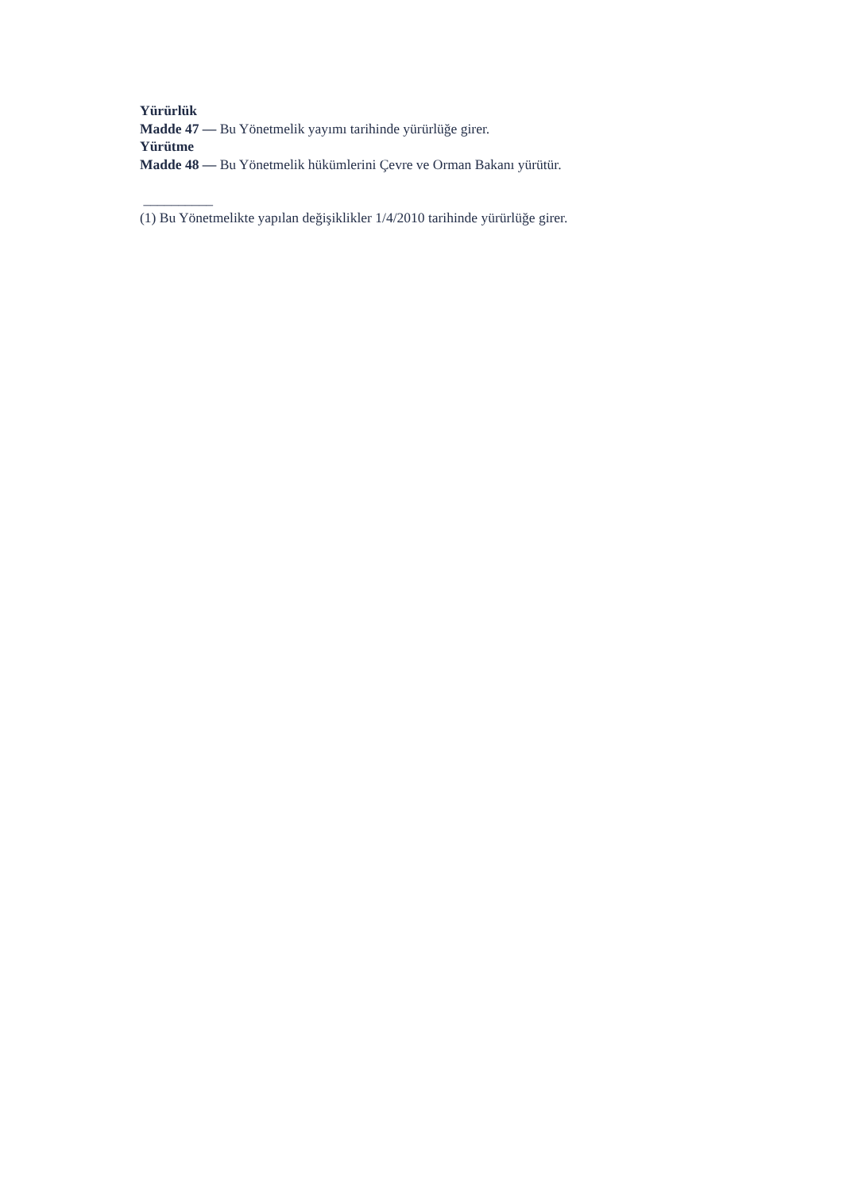Yürürlük
Madde 47 — Bu Yönetmelik yayımı tarihinde yürürlüğe girer.
Yürütme
Madde 48 — Bu Yönetmelik hükümlerini Çevre ve Orman Bakanı yürütür.
__________
(1) Bu Yönetmelikte yapılan değişiklikler 1/4/2010 tarihinde yürürlüğe girer.